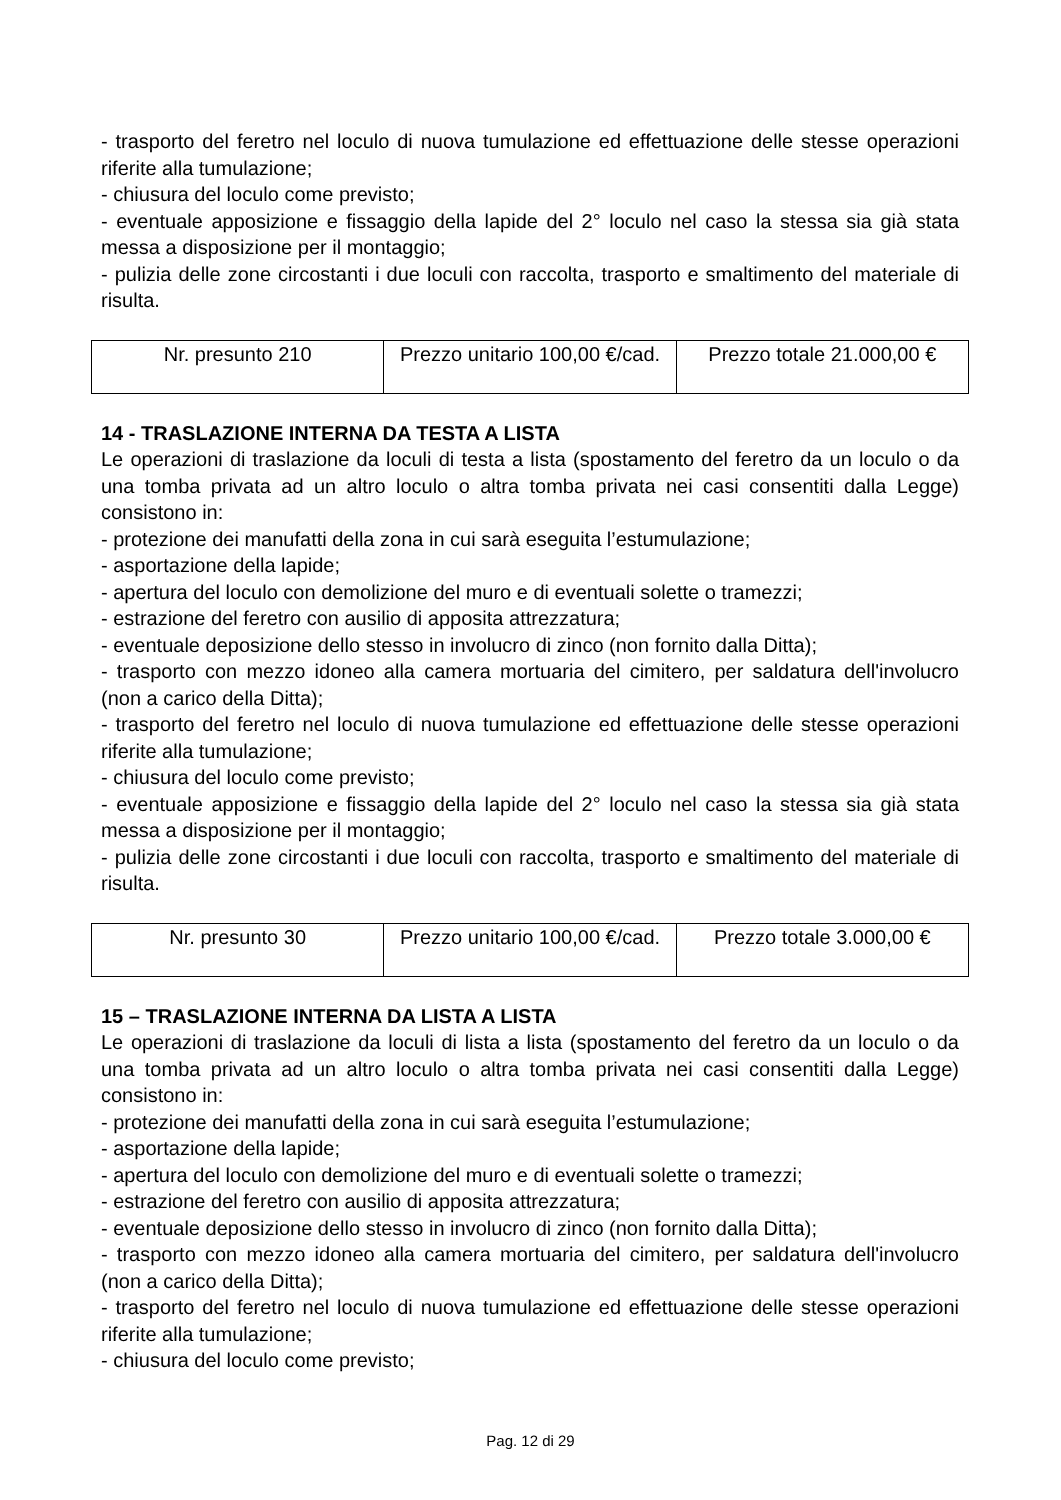- trasporto del feretro nel loculo di nuova tumulazione ed effettuazione delle stesse operazioni riferite alla tumulazione;
- chiusura del loculo come previsto;
- eventuale apposizione e fissaggio della lapide del 2° loculo nel caso la stessa sia già stata messa a disposizione per il montaggio;
- pulizia delle zone circostanti i due loculi con raccolta, trasporto e smaltimento del materiale di risulta.
| Nr. presunto 210 | Prezzo unitario 100,00 €/cad. | Prezzo totale 21.000,00 € |
14 - TRASLAZIONE INTERNA DA TESTA A LISTA
Le operazioni di traslazione da loculi di testa a lista (spostamento del feretro da un loculo o da una tomba privata ad un altro loculo o altra tomba privata nei casi consentiti dalla Legge) consistono in:
- protezione dei manufatti della zona in cui sarà eseguita l’estumulazione;
- asportazione della lapide;
- apertura del loculo con demolizione del muro e di eventuali solette o tramezzi;
- estrazione del feretro con ausilio di apposita attrezzatura;
- eventuale deposizione dello stesso in involucro di zinco (non fornito dalla Ditta);
- trasporto con mezzo idoneo alla camera mortuaria del cimitero, per saldatura dell'involucro (non a carico della Ditta);
- trasporto del feretro nel loculo di nuova tumulazione ed effettuazione delle stesse operazioni riferite alla tumulazione;
- chiusura del loculo come previsto;
- eventuale apposizione e fissaggio della lapide del 2° loculo nel caso la stessa sia già stata messa a disposizione per il montaggio;
- pulizia delle zone circostanti i due loculi con raccolta, trasporto e smaltimento del materiale di risulta.
| Nr. presunto 30 | Prezzo unitario 100,00 €/cad. | Prezzo totale 3.000,00 € |
15 – TRASLAZIONE INTERNA DA LISTA A LISTA
Le operazioni di traslazione da loculi di lista a lista (spostamento del feretro da un loculo o da una tomba privata ad un altro loculo o altra tomba privata nei casi consentiti dalla Legge) consistono in:
- protezione dei manufatti della zona in cui sarà eseguita l’estumulazione;
- asportazione della lapide;
- apertura del loculo con demolizione del muro e di eventuali solette o tramezzi;
- estrazione del feretro con ausilio di apposita attrezzatura;
- eventuale deposizione dello stesso in involucro di zinco (non fornito dalla Ditta);
- trasporto con mezzo idoneo alla camera mortuaria del cimitero, per saldatura dell'involucro (non a carico della Ditta);
- trasporto del feretro nel loculo di nuova tumulazione ed effettuazione delle stesse operazioni riferite alla tumulazione;
- chiusura del loculo come previsto;
Pag. 12 di 29